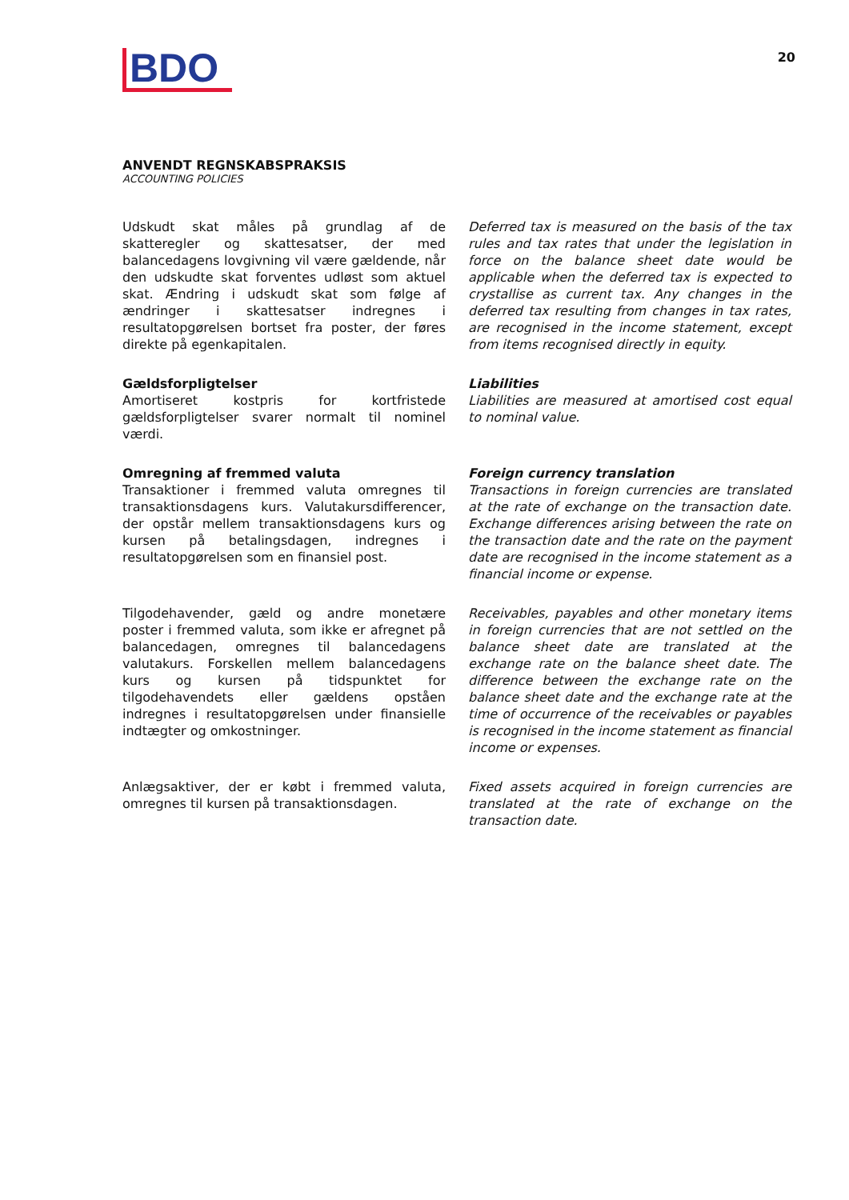BDO
20
ANVENDT REGNSKABSPRAKSIS
ACCOUNTING POLICIES
Udskudt skat måles på grundlag af de skatteregler og skattesatser, der med balancedagens lovgivning vil være gældende, når den udskudte skat forventes udløst som aktuel skat. Ændring i udskudt skat som følge af ændringer i skattesatser indregnes i resultatopgørelsen bortset fra poster, der føres direkte på egenkapitalen.
Deferred tax is measured on the basis of the tax rules and tax rates that under the legislation in force on the balance sheet date would be applicable when the deferred tax is expected to crystallise as current tax. Any changes in the deferred tax resulting from changes in tax rates, are recognised in the income statement, except from items recognised directly in equity.
Gældsforpligtelser
Amortiseret kostpris for kortfristede gældsforpligtelser svarer normalt til nominel værdi.
Liabilities
Liabilities are measured at amortised cost equal to nominal value.
Omregning af fremmed valuta
Transaktioner i fremmed valuta omregnes til transaktionsdagens kurs. Valutakursdifferencer, der opstår mellem transaktionsdagens kurs og kursen på betalingsdagen, indregnes i resultatopgørelsen som en finansiel post.
Foreign currency translation
Transactions in foreign currencies are translated at the rate of exchange on the transaction date. Exchange differences arising between the rate on the transaction date and the rate on the payment date are recognised in the income statement as a financial income or expense.
Tilgodehavender, gæld og andre monetære poster i fremmed valuta, som ikke er afregnet på balancedagen, omregnes til balancedagens valutakurs. Forskellen mellem balancedagens kurs og kursen på tidspunktet for tilgodehavendets eller gældens opståen indregnes i resultatopgørelsen under finansielle indtægter og omkostninger.
Receivables, payables and other monetary items in foreign currencies that are not settled on the balance sheet date are translated at the exchange rate on the balance sheet date. The difference between the exchange rate on the balance sheet date and the exchange rate at the time of occurrence of the receivables or payables is recognised in the income statement as financial income or expenses.
Anlægsaktiver, der er købt i fremmed valuta, omregnes til kursen på transaktionsdagen.
Fixed assets acquired in foreign currencies are translated at the rate of exchange on the transaction date.